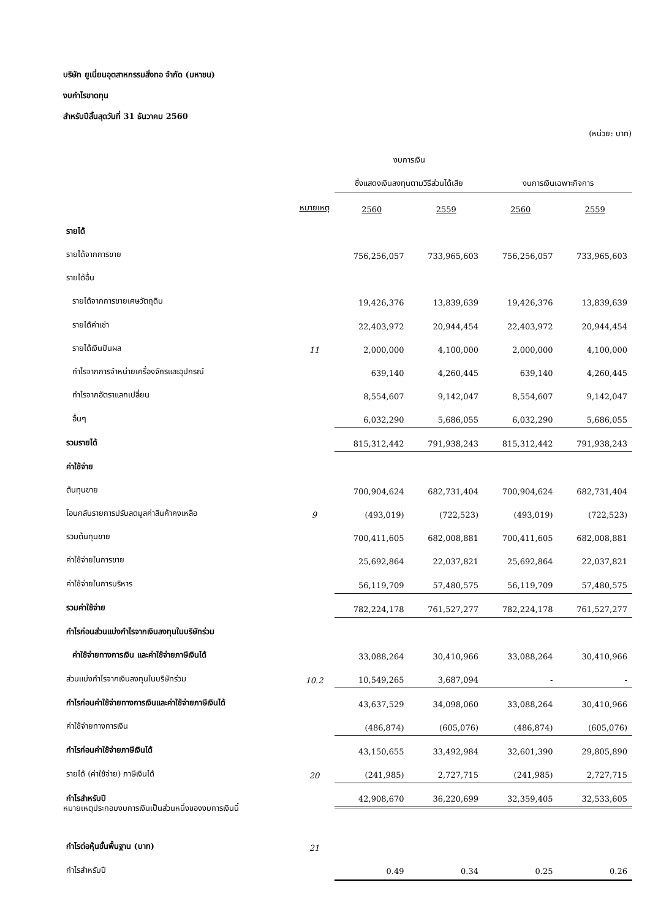บริษัท ยูเนี่ยนอุตสาหกรรมสิ่งทอ จำกัด (มหาชน)
งบกำไรขาดทุน
สำหรับปีสิ้นสุดวันที่ 31 ธันวาคม 2560
(หน่วย: บาท)
| | | งบการเงิน | | | |
| | | ซึ่งแสดงเงินลงทุนตามวิธีส่วนได้เสีย | | งบการเงินเฉพาะกิจการ | |
| | หมายเหตุ | 2560 | 2559 | 2560 | 2559 |
| รายได้ | | | | | |
| รายได้จากการขาย | | 756,256,057 | 733,965,603 | 756,256,057 | 733,965,603 |
| รายได้อื่น | | | | | |
| รายได้จากการขายเศษวัตถุดิบ | | 19,426,376 | 13,839,639 | 19,426,376 | 13,839,639 |
| รายได้ค่าเช่า | | 22,403,972 | 20,944,454 | 22,403,972 | 20,944,454 |
| รายได้เงินปันผล | 11 | 2,000,000 | 4,100,000 | 2,000,000 | 4,100,000 |
| กำไรจากการจำหน่ายเครื่องจักรและอุปกรณ์ | | 639,140 | 4,260,445 | 639,140 | 4,260,445 |
| กำไรจากอัตราแลกเปลี่ยน | | 8,554,607 | 9,142,047 | 8,554,607 | 9,142,047 |
| อื่นๆ | | 6,032,290 | 5,686,055 | 6,032,290 | 5,686,055 |
| รวมรายได้ | | 815,312,442 | 791,938,243 | 815,312,442 | 791,938,243 |
| ค่าใช้จ่าย | | | | | |
| ต้นทุนขาย | | 700,904,624 | 682,731,404 | 700,904,624 | 682,731,404 |
| โอนกลับรายการปรับลดมูลค่าสินค้าคงเหลือ | 9 | (493,019) | (722,523) | (493,019) | (722,523) |
| รวมต้นทุนขาย | | 700,411,605 | 682,008,881 | 700,411,605 | 682,008,881 |
| ค่าใช้จ่ายในการขาย | | 25,692,864 | 22,037,821 | 25,692,864 | 22,037,821 |
| ค่าใช้จ่ายในการบริหาร | | 56,119,709 | 57,480,575 | 56,119,709 | 57,480,575 |
| รวมค่าใช้จ่าย | | 782,224,178 | 761,527,277 | 782,224,178 | 761,527,277 |
| กำไรก่อนส่วนแบ่งกำไรจากเงินลงทุนในบริษัทร่วม | | | | | |
| ค่าใช้จ่ายทางการเงิน และค่าใช้จ่ายภาษีเงินได้ | | 33,088,264 | 30,410,966 | 33,088,264 | 30,410,966 |
| ส่วนแบ่งกำไรจากเงินลงทุนในบริษัทร่วม | 10.2 | 10,549,265 | 3,687,094 | - | - |
| กำไรก่อนค่าใช้จ่ายทางการเงินและค่าใช้จ่ายภาษีเงินได้ | | 43,637,529 | 34,098,060 | 33,088,264 | 30,410,966 |
| ค่าใช้จ่ายทางการเงิน | | (486,874) | (605,076) | (486,874) | (605,076) |
| กำไรก่อนค่าใช้จ่ายภาษีเงินได้ | | 43,150,655 | 33,492,984 | 32,601,390 | 29,805,890 |
| รายได้ (ค่าใช้จ่าย) ภาษีเงินได้ | 20 | (241,985) | 2,727,715 | (241,985) | 2,727,715 |
| กำไรสำหรับปี | | 42,908,670 | 36,220,699 | 32,359,405 | 32,533,605 |
| กำไรต่อหุ้นขั้นพื้นฐาน (บาท) | 21 | | | | |
| กำไรสำหรับปี | | 0.49 | 0.34 | 0.25 | 0.26 |
หมายเหตุประกอบงบการเงินเป็นส่วนหนึ่งของงบการเงินนี้